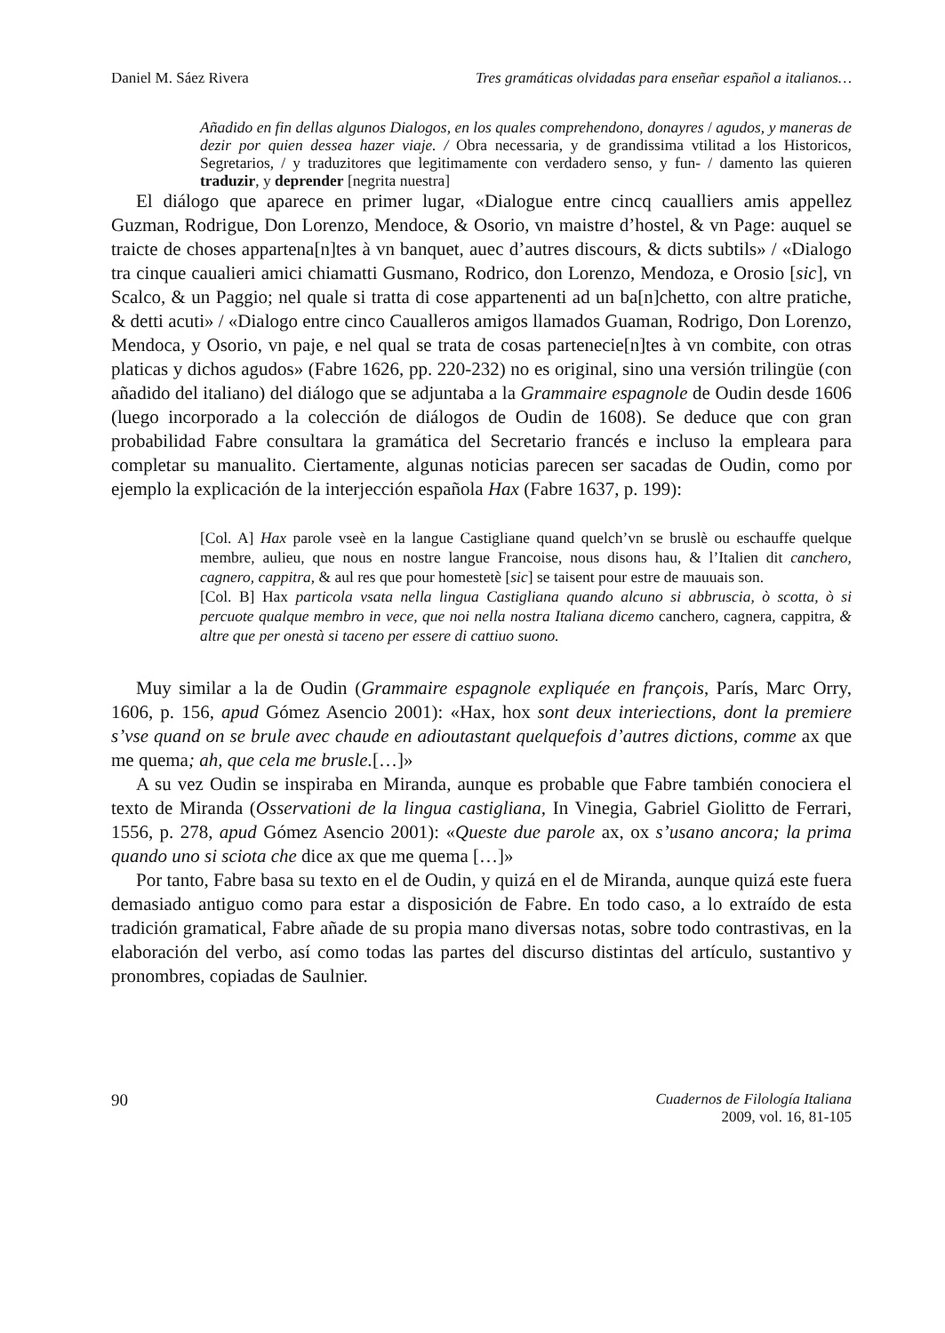Daniel M. Sáez Rivera Tres gramáticas olvidadas para enseñar español a italianos…
Añadido en fin dellas algunos Dialogos, en los quales comprehendono, donayres / agudos, y maneras de dezir por quien dessea hazer viaje. / Obra necessaria, y de grandissima vtilitad a los Historicos, Segretarios, / y traduzitores que legitimamente con verdadero senso, y fun- / damento las quieren traduzir, y deprender [negrita nuestra]
El diálogo que aparece en primer lugar, «Dialogue entre cincq caualliers amis appellez Guzman, Rodrigue, Don Lorenzo, Mendoce, & Osorio, vn maistre d’hostel, & vn Page: auquel se traicte de choses appartena[n]tes à vn banquet, auec d’autres discours, & dicts subtils» / «Dialogo tra cinque caualieri amici chiamatti Gusmano, Rodrico, don Lorenzo, Mendoza, e Orosio [sic], vn Scalco, & un Paggio; nel quale si tratta di cose appartenenti ad un ba[n]chetto, con altre pratiche, & detti acuti» / «Dialogo entre cinco Caualleros amigos llamados Guaman, Rodrigo, Don Lorenzo, Mendoca, y Osorio, vn paje, e nel qual se trata de cosas partenecie[n]tes à vn combite, con otras platicas y dichos agudos» (Fabre 1626, pp. 220-232) no es original, sino una versión trilingüe (con añadido del italiano) del diálogo que se adjuntaba a la Grammaire espagnole de Oudin desde 1606 (luego incorporado a la colección de diálogos de Oudin de 1608). Se deduce que con gran probabilidad Fabre consultara la gramática del Secretario francés e incluso la empleara para completar su manualito. Ciertamente, algunas noticias parecen ser sacadas de Oudin, como por ejemplo la explicación de la interjección española Hax (Fabre 1637, p. 199):
[Col. A] Hax parole vseè en la langue Castigliane quand quelch’vn se bruslè ou eschauffe quelque membre, aulieu, que nous en nostre langue Francoise, nous disons hau, & l’Italien dit canchero, cagnero, cappitra, & aul res que pour homestetè [sic] se taisent pour estre de mauuais son.
[Col. B] Hax particola vsata nella lingua Castigliana quando alcuno si abbruscia, ò scotta, ò si percuote qualque membro in vece, que noi nella nostra Italiana dicemo canchero, cagnera, cappitra, & altre que per onestà si taceno per essere di cattiuo suono.
Muy similar a la de Oudin (Grammaire espagnole expliquée en françois, París, Marc Orry, 1606, p. 156, apud Gómez Asencio 2001): «Hax, hox sont deux interiections, dont la premiere s’vse quand on se brule avec chaude en adioutastant quelquefois d’autres dictions, comme ax que me quema; ah, que cela me brusle.[…]»
A su vez Oudin se inspiraba en Miranda, aunque es probable que Fabre también conociera el texto de Miranda (Osservationi de la lingua castigliana, In Vinegia, Gabriel Giolitto de Ferrari, 1556, p. 278, apud Gómez Asencio 2001): «Queste due parole ax, ox s’usano ancora; la prima quando uno si sciota che dice ax que me quema […]»
Por tanto, Fabre basa su texto en el de Oudin, y quizá en el de Miranda, aunque quizá este fuera demasiado antiguo como para estar a disposición de Fabre. En todo caso, a lo extraído de esta tradición gramatical, Fabre añade de su propia mano diversas notas, sobre todo contrastivas, en la elaboración del verbo, así como todas las partes del discurso distintas del artículo, sustantivo y pronombres, copiadas de Saulnier.
90 Cuadernos de Filología Italiana
2009, vol. 16, 81-105